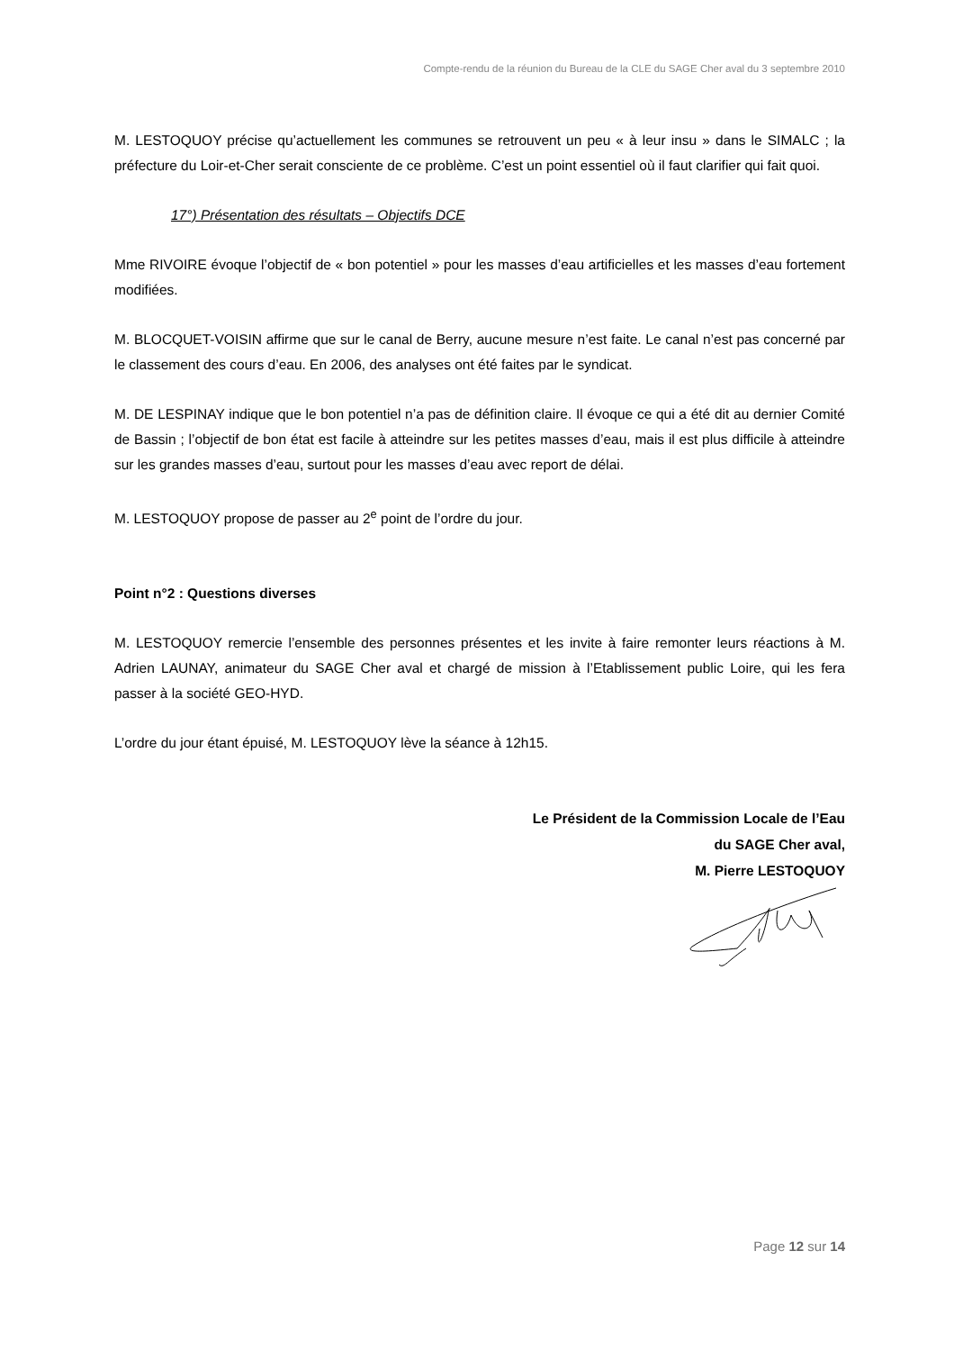Compte-rendu de la réunion du Bureau de la CLE du SAGE Cher aval du 3 septembre 2010
M. LESTOQUOY précise qu’actuellement les communes se retrouvent un peu « à leur insu » dans le SIMALC ; la préfecture du Loir-et-Cher serait consciente de ce problème. C’est un point essentiel où il faut clarifier qui fait quoi.
17°) Présentation des résultats – Objectifs DCE
Mme RIVOIRE évoque l’objectif de « bon potentiel » pour les masses d’eau artificielles et les masses d’eau fortement modifiées.
M. BLOCQUET-VOISIN affirme que sur le canal de Berry, aucune mesure n’est faite. Le canal n’est pas concerné par le classement des cours d’eau. En 2006, des analyses ont été faites par le syndicat.
M. DE LESPINAY indique que le bon potentiel n’a pas de définition claire. Il évoque ce qui a été dit au dernier Comité de Bassin ; l’objectif de bon état est facile à atteindre sur les petites masses d’eau, mais il est plus difficile à atteindre sur les grandes masses d’eau, surtout pour les masses d’eau avec report de délai.
M. LESTOQUOY propose de passer au 2<sup>e</sup> point de l’ordre du jour.
Point n°2 : Questions diverses
M. LESTOQUOY remercie l’ensemble des personnes présentes et les invite à faire remonter leurs réactions à M. Adrien LAUNAY, animateur du SAGE Cher aval et chargé de mission à l’Etablissement public Loire, qui les fera passer à la société GEO-HYD.
L’ordre du jour étant épuisé, M. LESTOQUOY lève la séance à 12h15.
Le Président de la Commission Locale de l’Eau
du SAGE Cher aval,
M. Pierre LESTOQUOY
Page 12 sur 14